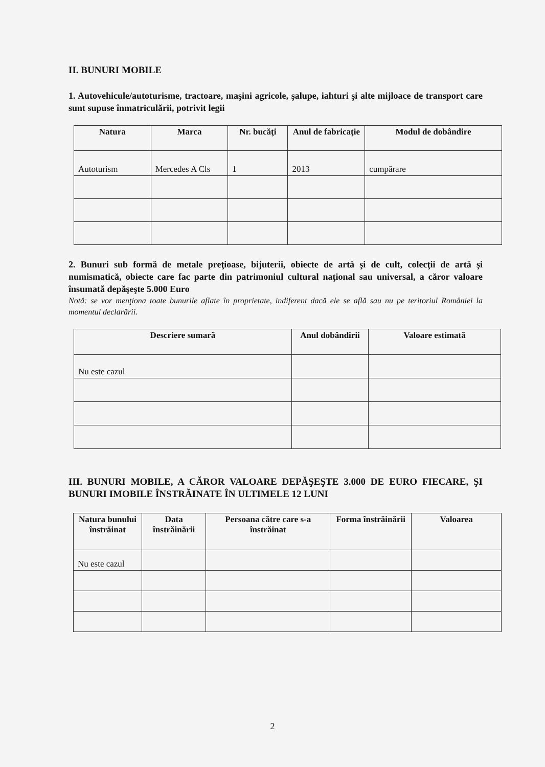II. BUNURI MOBILE
1. Autovehicule/autoturisme, tractoare, maşini agricole, şalupe, iahturi şi alte mijloace de transport care sunt supuse înmatriculării, potrivit legii
| Natura | Marca | Nr. bucăţi | Anul de fabricaţie | Modul de dobândire |
| --- | --- | --- | --- | --- |
| Autoturism | Mercedes A Cls | 1 | 2013 | cumpărare |
2. Bunuri sub formă de metale preţioase, bijuterii, obiecte de artă şi de cult, colecţii de artă şi numismatică, obiecte care fac parte din patrimoniul cultural naţional sau universal, a căror valoare însumată depăşeşte 5.000 Euro
Notă: se vor menţiona toate bunurile aflate în proprietate, indiferent dacă ele se află sau nu pe teritoriul României la momentul declarării.
| Descriere sumară | Anul dobândirii | Valoare estimată |
| --- | --- | --- |
| Nu este cazul | | |
III. BUNURI MOBILE, A CĂROR VALOARE DEPĂŞEŞTE 3.000 DE EURO FIECARE, ŞI BUNURI IMOBILE ÎNSTRĂINATE ÎN ULTIMELE 12 LUNI
| Natura bunului înstrăinat | Data înstrăinării | Persoana către care s-a înstrăinat | Forma înstrăinării | Valoarea |
| --- | --- | --- | --- | --- |
| Nu este cazul | | | | |
2